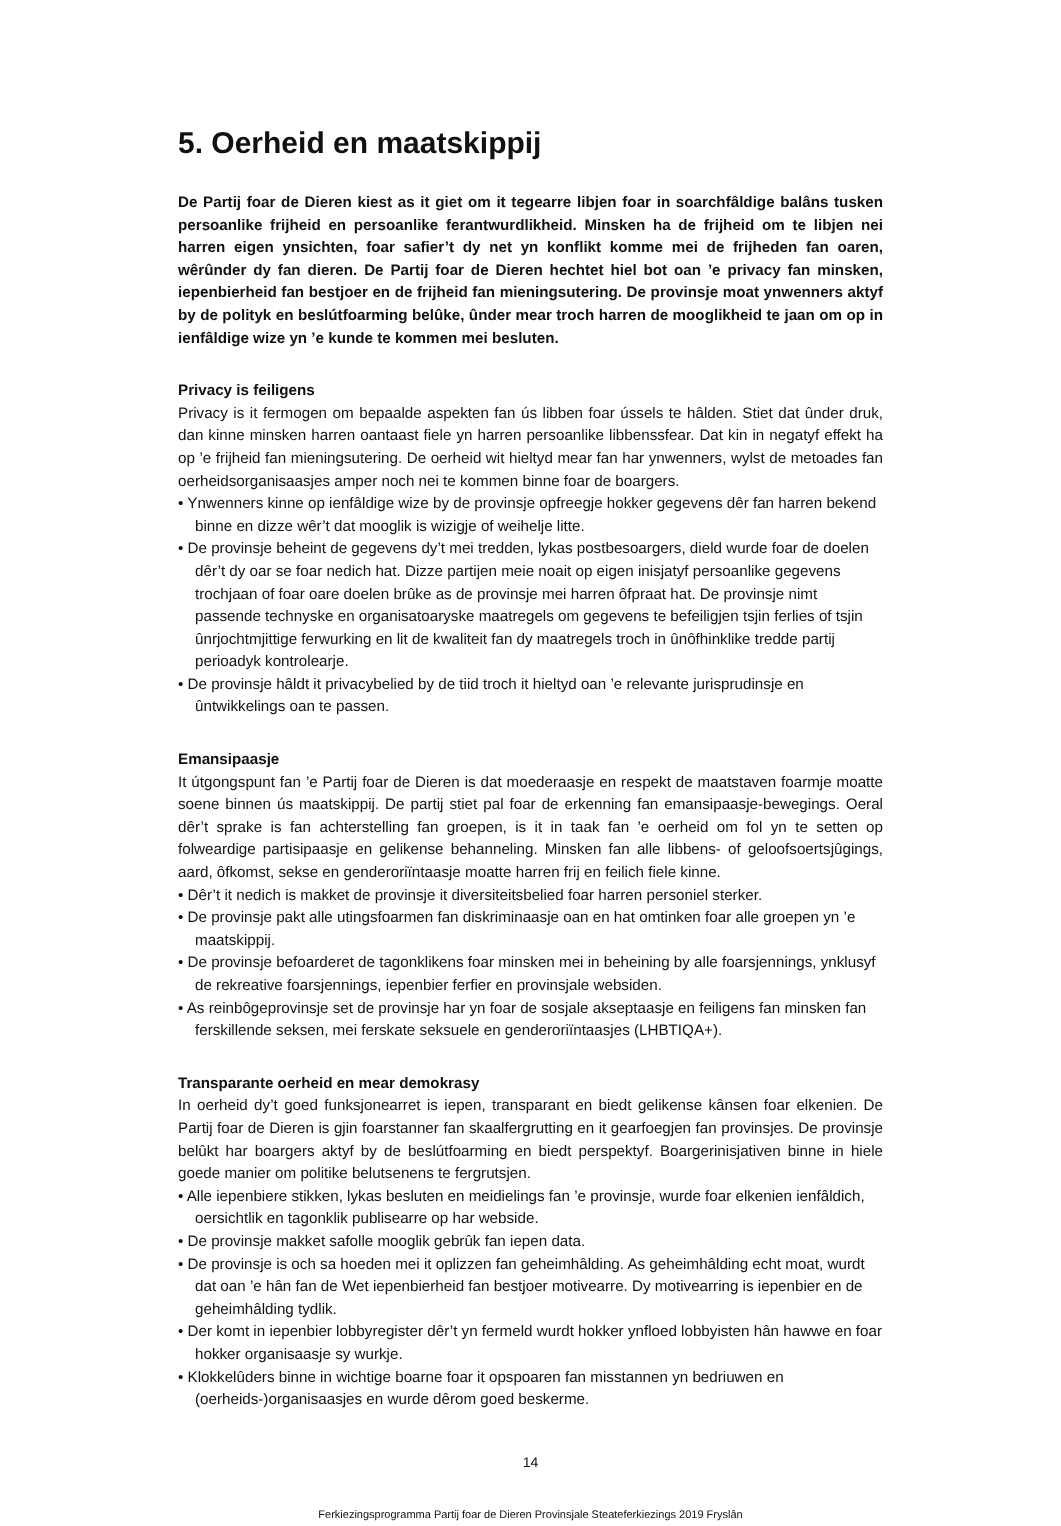5. Oerheid en maatskippij
De Partij foar de Dieren kiest as it giet om it tegearre libjen foar in soarchfâldige balâns tusken persoanlike frijheid en persoanlike ferantwurdlikheid. Minsken ha de frijheid om te libjen nei harren eigen ynsichten, foar safier’t dy net yn konflikt komme mei de frijheden fan oaren, wêrûnder dy fan dieren. De Partij foar de Dieren hechtet hiel bot oan ’e privacy fan minsken, iepenbierheid fan bestjoer en de frijheid fan mieningsutering. De provinsje moat ynwenners aktyf by de polityk en beslútfoarming belûke, ûnder mear troch harren de mooglikheid te jaan om op in ienfâldige wize yn ’e kunde te kommen mei besluten.
Privacy is feiligens
Privacy is it fermogen om bepaalde aspekten fan ús libben foar ússels te hâlden. Stiet dat ûnder druk, dan kinne minsken harren oantaast fiele yn harren persoanlike libbenssfear. Dat kin in negatyf effekt ha op ’e frijheid fan mieningsutering. De oerheid wit hieltyd mear fan har ynwenners, wylst de metoades fan oerheidsorganisaasjes amper noch nei te kommen binne foar de boargers.
• Ynwenners kinne op ienfâldige wize by de provinsje opfreegje hokker gegevens dêr fan harren bekend binne en dizze wêr’t dat mooglik is wizigje of weihelje litte.
• De provinsje beheint de gegevens dy’t mei tredden, lykas postbesoargers, dield wurde foar de doelen dêr’t dy oar se foar nedich hat. Dizze partijen meie noait op eigen inisjatyf persoanlike gegevens trochjaan of foar oare doelen brûke as de provinsje mei harren ôfpraat hat. De provinsje nimt passende technyske en organisatoaryske maatregels om gegevens te befeiligjen tsjin ferlies of tsjin ûnrjochtmjittige ferwurking en lit de kwaliteit fan dy maatregels troch in ûnôfhinklike tredde partij perioadyk kontrolearje.
• De provinsje hâldt it privacybelied by de tiid troch it hieltyd oan ’e relevante jurisprudinsje en ûntwikkelings oan te passen.
Emansipaasje
It útgongspunt fan ’e Partij foar de Dieren is dat moederaasje en respekt de maatstaven foarmje moatte soene binnen ús maatskippij. De partij stiet pal foar de erkenning fan emansipaasje-bewegings. Oeral dêr’t sprake is fan achterstelling fan groepen, is it in taak fan ’e oerheid om fol yn te setten op folweardige partisipaasje en gelikense behanneling. Minsken fan alle libbens- of geloofsoertsjûgings, aard, ôfkomst, sekse en genderoriïntaasje moatte harren frij en feilich fiele kinne.
• Dêr’t it nedich is makket de provinsje it diversiteitsbelied foar harren personiel sterker.
• De provinsje pakt alle utingsfoarmen fan diskriminaasje oan en hat omtinken foar alle groepen yn ’e maatskippij.
• De provinsje befoarderet de tagonklikens foar minsken mei in beheining by alle foarsjennings, ynklusyf de rekreative foarsjennings, iepenbier ferfier en provinsjale websiden.
• As reinbôgeprovinsje set de provinsje har yn foar de sosjale akseptaasje en feiligens fan minsken fan ferskillende seksen, mei ferskate seksuele en genderoriïntaasjes (LHBTIQA+).
Transparante oerheid en mear demokrasy
In oerheid dy’t goed funksjonearret is iepen, transparant en biedt gelikense kânsen foar elkenien. De Partij foar de Dieren is gjin foarstanner fan skaalfergrutting en it gearfoegjen fan provinsjes. De provinsje belûkt har boargers aktyf by de beslútfoarming en biedt perspektyf. Boargerinisjativen binne in hiele goede manier om politike belutsenens te fergrutsjen.
• Alle iepenbiere stikken, lykas besluten en meidielings fan ’e provinsje, wurde foar elkenien ienfâldich, oersichtlik en tagonklik publisearre op har webside.
• De provinsje makket safolle mooglik gebrûk fan iepen data.
• De provinsje is och sa hoeden mei it oplizzen fan geheimhâlding. As geheimhâlding echt moat, wurdt dat oan ’e hân fan de Wet iepenbierheid fan bestjoer motivearre. Dy motivearring is iepenbier en de geheimhâlding tydlik.
• Der komt in iepenbier lobbyregister dêr’t yn fermeld wurdt hokker ynfloed lobbyisten hân hawwe en foar hokker organisaasje sy wurkje.
• Klokkelûders binne in wichtige boarne foar it opspoaren fan misstannen yn bedriuwen en (oerheids-)organisaasjes en wurde dêrom goed beskerme.
14
Ferkiezingsprogramma Partij foar de Dieren Provinsjale Steateferkiezings 2019 Fryslân